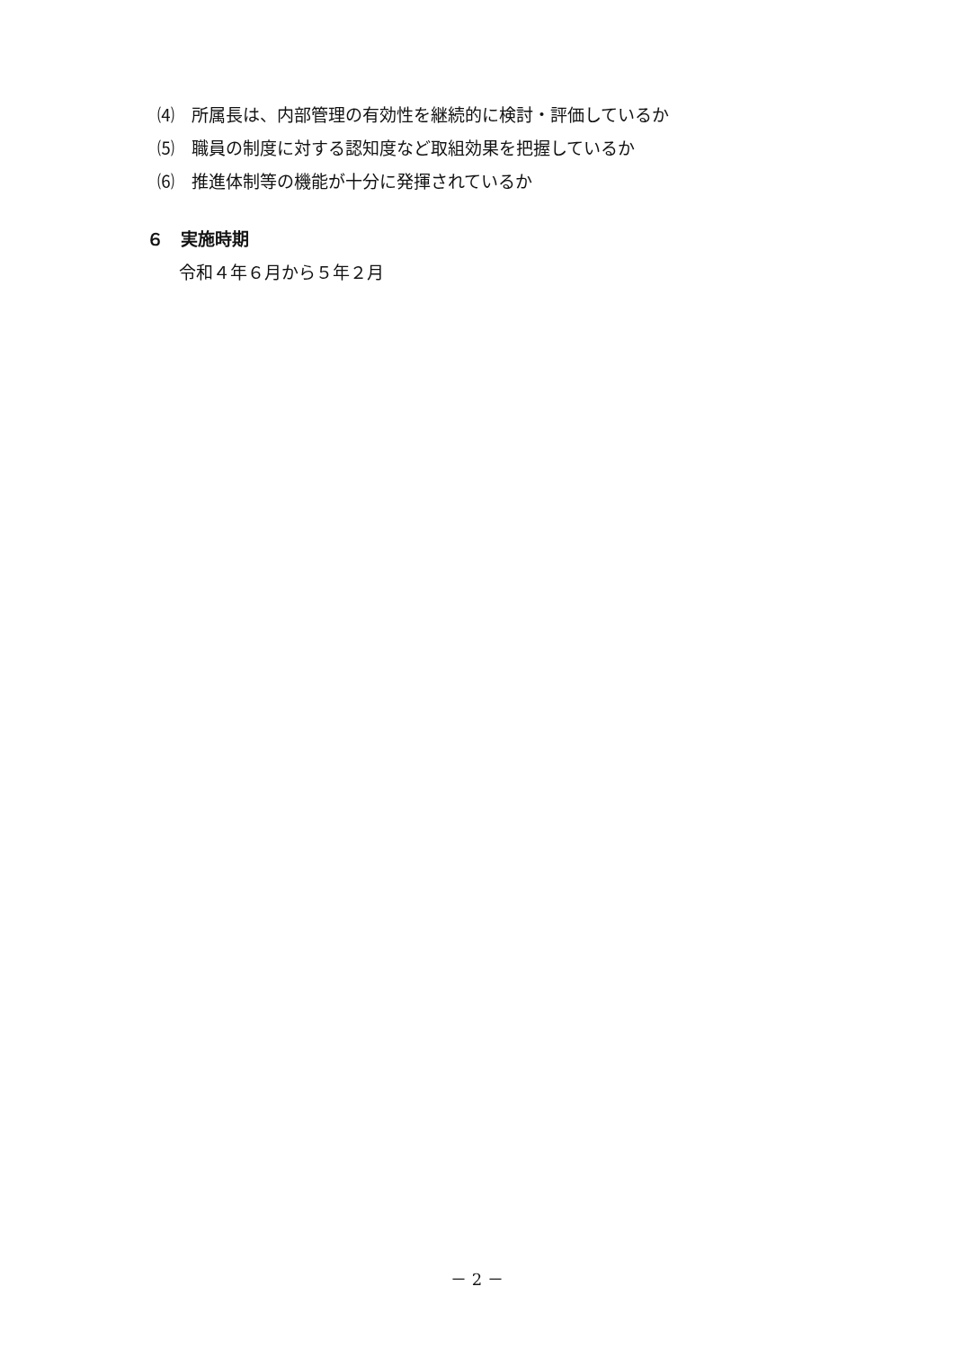⑷　所属長は、内部管理の有効性を継続的に検討・評価しているか
⑸　職員の制度に対する認知度など取組効果を把握しているか
⑹　推進体制等の機能が十分に発揮されているか
６　実施時期
令和４年６月から５年２月
－ 2 －